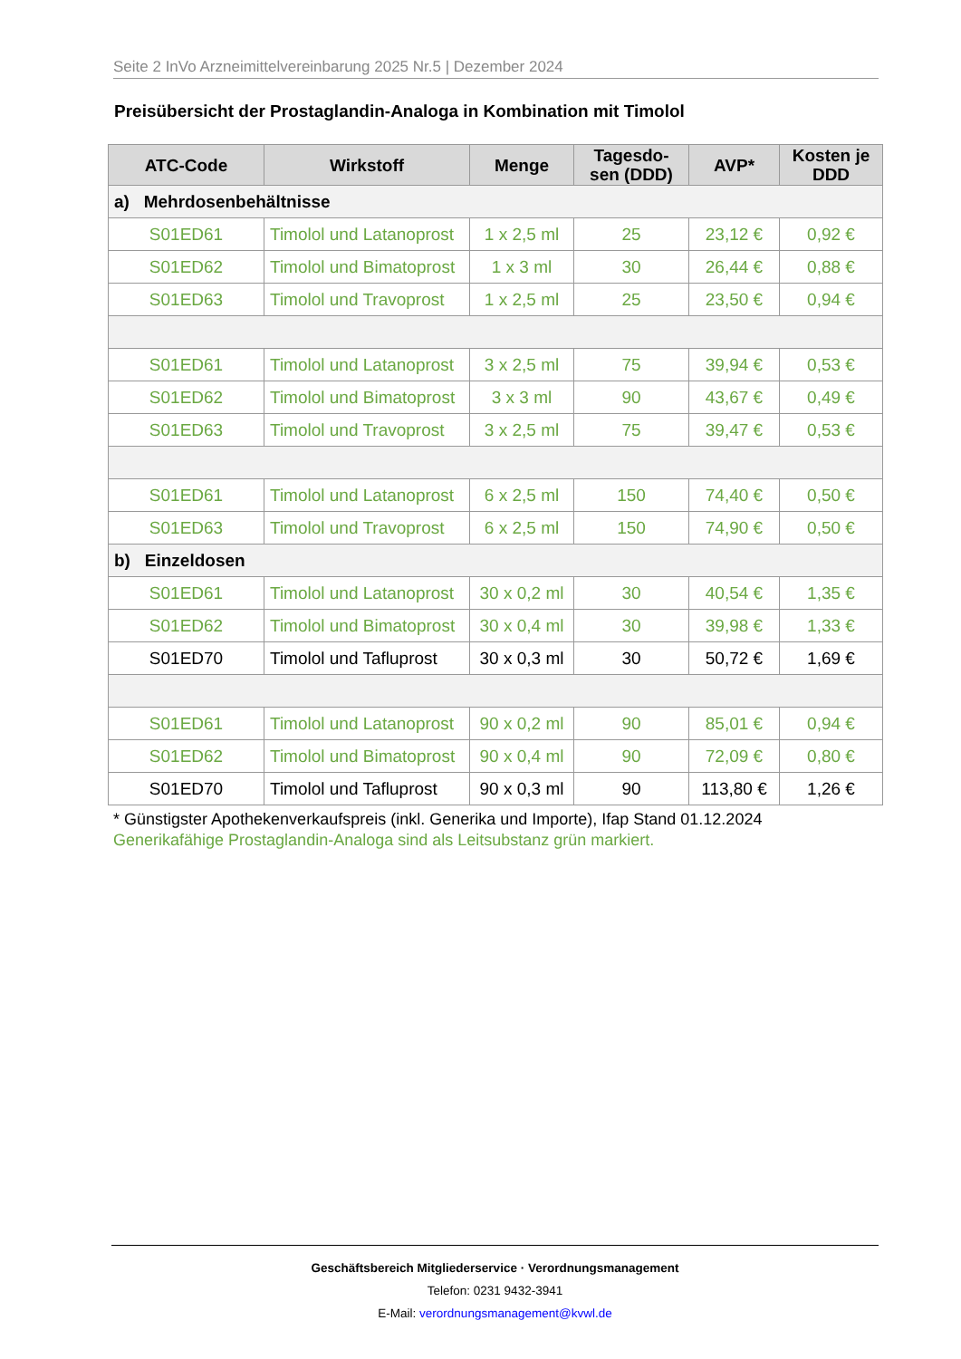Seite 2 InVo Arzneimittelvereinbarung 2025 Nr.5 | Dezember 2024
Preisübersicht der Prostaglandin-Analoga in Kombination mit Timolol
| ATC-Code | Wirkstoff | Menge | Tagesdo- sen (DDD) | AVP* | Kosten je DDD |
| --- | --- | --- | --- | --- | --- |
| a) Mehrdosenbehältnisse | | | | | |
| S01ED61 | Timolol und Latanoprost | 1 x 2,5 ml | 25 | 23,12 € | 0,92 € |
| S01ED62 | Timolol und Bimatoprost | 1 x 3 ml | 30 | 26,44 € | 0,88 € |
| S01ED63 | Timolol und Travoprost | 1 x 2,5 ml | 25 | 23,50 € | 0,94 € |
| S01ED61 | Timolol und Latanoprost | 3 x 2,5 ml | 75 | 39,94 € | 0,53 € |
| S01ED62 | Timolol und Bimatoprost | 3 x 3 ml | 90 | 43,67 € | 0,49 € |
| S01ED63 | Timolol und Travoprost | 3 x 2,5 ml | 75 | 39,47 € | 0,53 € |
| S01ED61 | Timolol und Latanoprost | 6 x 2,5 ml | 150 | 74,40 € | 0,50 € |
| S01ED63 | Timolol und Travoprost | 6 x 2,5 ml | 150 | 74,90 € | 0,50 € |
| b) Einzeldosen | | | | | |
| S01ED61 | Timolol und Latanoprost | 30 x 0,2 ml | 30 | 40,54 € | 1,35 € |
| S01ED62 | Timolol und Bimatoprost | 30 x 0,4 ml | 30 | 39,98 € | 1,33 € |
| S01ED70 | Timolol und Tafluprost | 30 x 0,3 ml | 30 | 50,72 € | 1,69 € |
| S01ED61 | Timolol und Latanoprost | 90 x 0,2 ml | 90 | 85,01 € | 0,94 € |
| S01ED62 | Timolol und Bimatoprost | 90 x 0,4 ml | 90 | 72,09 € | 0,80 € |
| S01ED70 | Timolol und Tafluprost | 90 x 0,3 ml | 90 | 113,80 € | 1,26 € |
* Günstigster Apothekenverkaufspreis (inkl. Generika und Importe), Ifap Stand 01.12.2024
Generikafähige Prostaglandin-Analoga sind als Leitsubstanz grün markiert.
Geschäftsbereich Mitgliederservice · Verordnungsmanagement
Telefon: 0231 9432-3941
E-Mail: verordnungsmanagement@kvwl.de